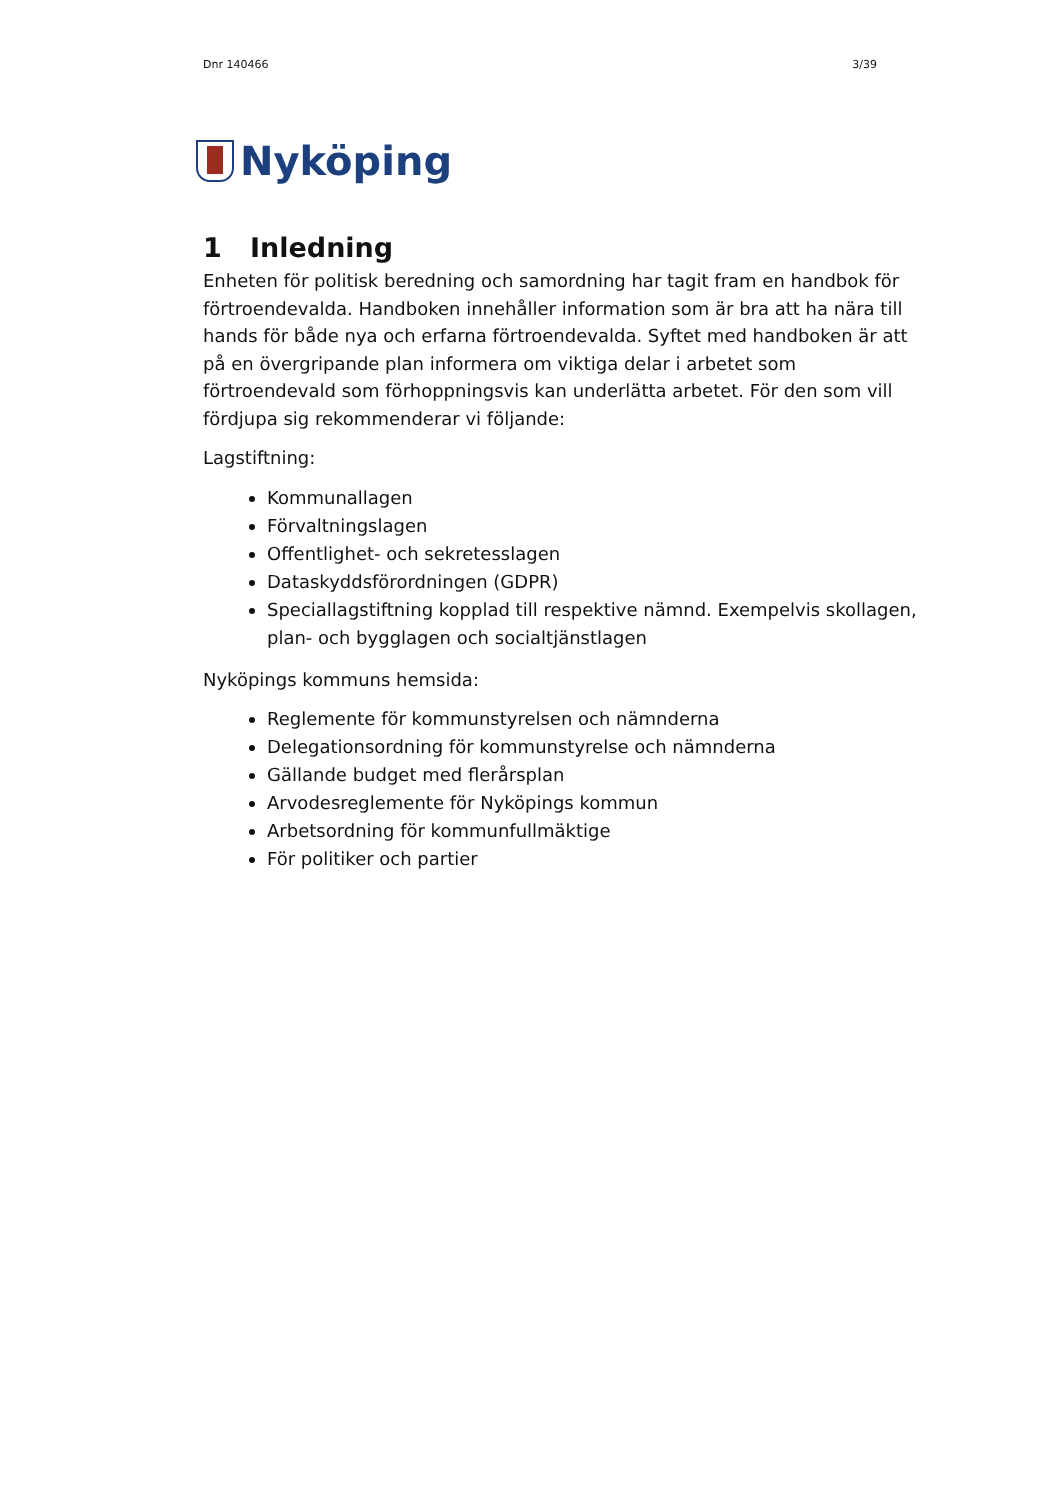Dnr 140466 3/39
Nyköping
1 Inledning
Enheten för politisk beredning och samordning har tagit fram en handbok för förtroendevalda. Handboken innehåller information som är bra att ha nära till hands för både nya och erfarna förtroendevalda. Syftet med handboken är att på en övergripande plan informera om viktiga delar i arbetet som förtroendevald som förhoppningsvis kan underlätta arbetet. För den som vill fördjupa sig rekommenderar vi följande:
Lagstiftning:
Kommunallagen
Förvaltningslagen
Offentlighet- och sekretesslagen
Dataskyddsförordningen (GDPR)
Speciallagstiftning kopplad till respektive nämnd. Exempelvis skollagen, plan- och bygglagen och socialtjänstlagen
Nyköpings kommuns hemsida:
Reglemente för kommunstyrelsen och nämnderna
Delegationsordning för kommunstyrelse och nämnderna
Gällande budget med flerårsplan
Arvodesreglemente för Nyköpings kommun
Arbetsordning för kommunfullmäktige
För politiker och partier